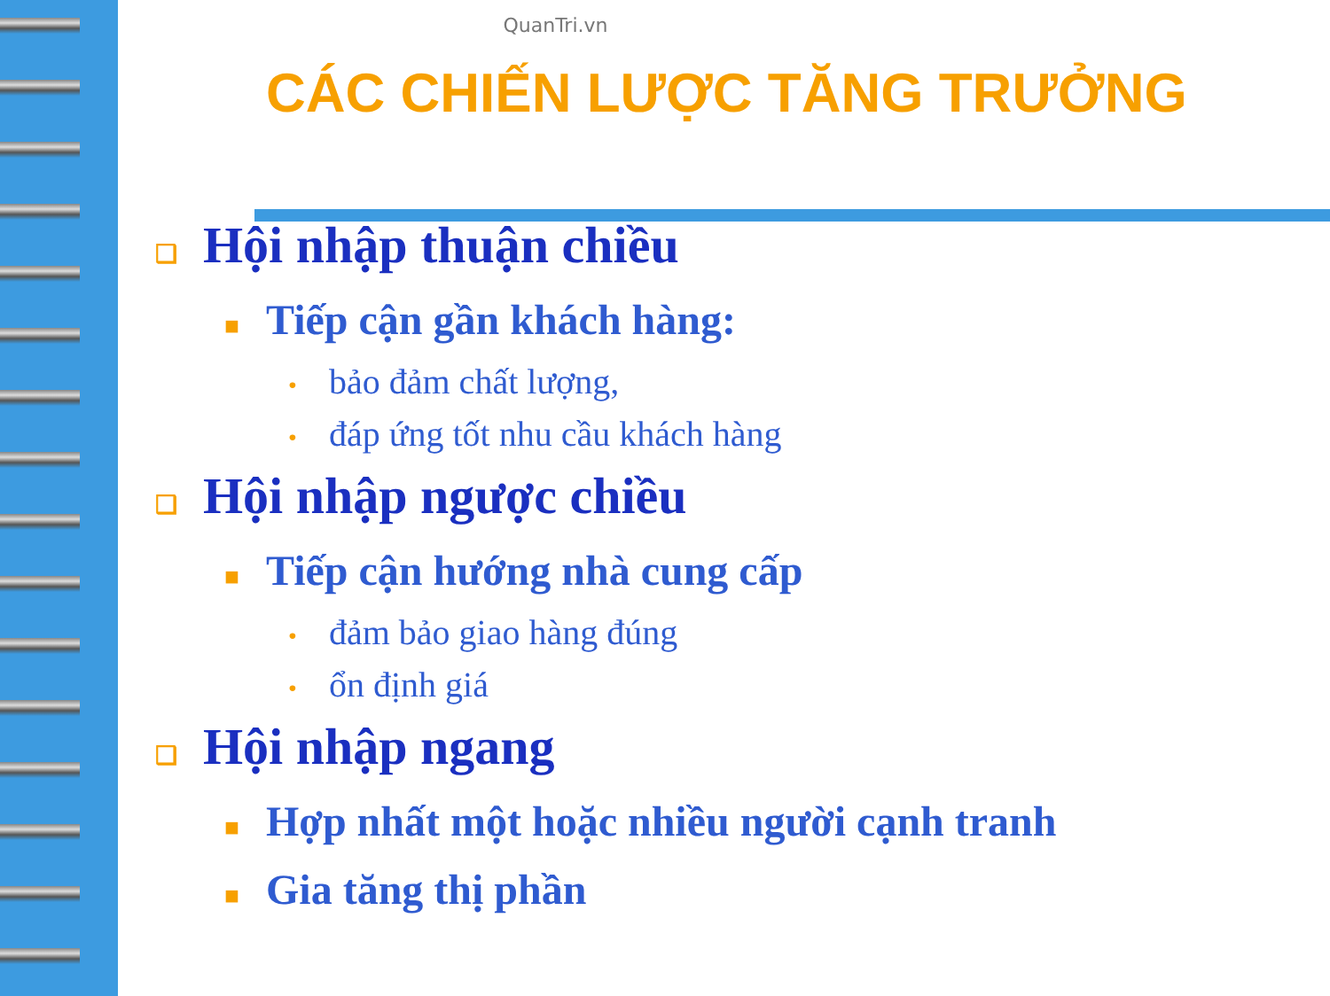QuanTri.vn
CÁC CHIẾN LƯỢC TĂNG TRƯỞNG
❑ Hội nhập thuận chiều
■ Tiếp cận gần khách hàng:
• bảo đảm chất lượng,
• đáp ứng tốt nhu cầu khách hàng
❑ Hội nhập ngược chiều
■ Tiếp cận hướng nhà cung cấp
• đảm bảo giao hàng đúng
• ổn định giá
❑ Hội nhập ngang
■ Hợp nhất một hoặc nhiều người cạnh tranh
■ Gia tăng thị phần